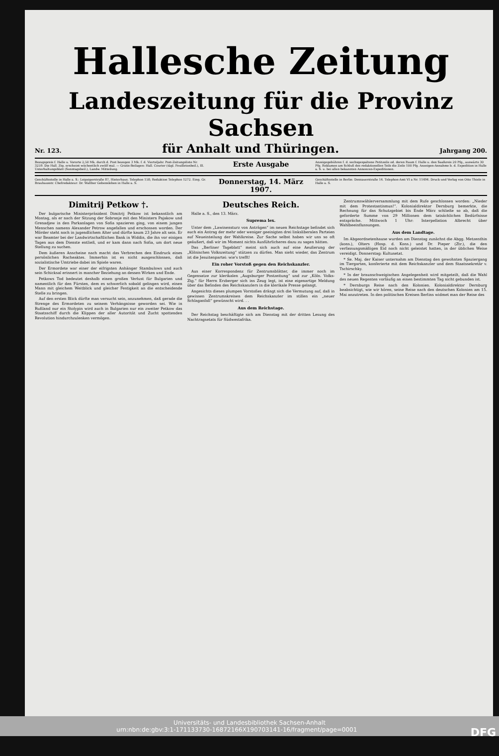Hallesche Zeitung
Landeszeitung für die Provinz Sachsen
Nr. 123. für Anhalt und Thüringen. Jahrgang 200.
Bezugspreis f. Halle u. Vororte 2,50 Mk. durch d. Post bezogen 3 Mk. f. d. Vierteljahr. Post-Zeitungsliste Nr. 3259. Die Hall. Ztg. erscheint wöchentlich zwölf mal. — Gratis-Beilagen: Hall. Courier (tägl. Feuilletonbeil.), Ill. Unterhaltungsblatt (Sonntagsbeil.), Landw. Mitteilung.
Erste Ausgabe
Anzeigegebühren f. d. sechsgespaltene Petitzeile od. deren Raum f. Halle u. den Saalkreis 20 Pfg., auswärts 30 Pfg. Reklamen am Schluß des redaktionellen Teils die Zeile 100 Pfg. Anzeigen-Annahme b. d. Expedition in Halle a. S. u. bei allen bekannten Annoncen-Expeditionen.
Geschäftsstelle in Halle a. S.: Leipzigerstraße 87, Hinterhaus. Telephon 158; Redaktion Telephon 1272. Eing. Gr. Brauhausstr. Chefredakteur: Dr. Walther Gebensleben in Halle a. S.
Donnerstag, 14. März 1907.
Geschäftsstelle in Berlin: Dessauerstraße 14. Telephon-Amt VI a Nr. 11494. Druck und Verlag von Otto Thiele in Halle a. S.
Dimitrij Petkow †.
Der bulgarische Ministerpräsident Dimitrij Petkow ist bekanntlich am Montag, als er nach der Sitzung der Sobranje mit den Ministern Pajakow und Grenadjew in den Parkanlagen von Sofia spazieren ging, von einem jungen Menschen namens Alexander Petrow angefallen und erschossen worden. Der Mörder steht noch in jugendlichem Alter und dürfte kaum 23 Jahre alt sein. Er war Beamter bei der Landwirtschaftlichen Bank in Widdin, die ihn vor einigen Tagen aus dem Dienste entließ, und er kam dann nach Sofia, um dort neue Stellung zu suchen.
Dem äußeren Anscheine nach macht das Verbrechen den Eindruck eines persönlichen Racheaktes. Immerhin ist es nicht ausgeschlossen, daß sozialistische Umtriebe dabei im Spiele waren.
Der Ermordete war einer der eifrigsten Anhänger Stambulows und auch sein Schicksal erinnert in mancher Beziehung an dessen Wirken und Ende.
Petkows Tod bedeutet deshalb einen großen Verlust für Bulgarien und namentlich für den Fürsten, dem es schwerlich sobald gelingen wird, einen Mann mit gleichem Weitblick und gleicher Festigkeit an die entscheidende Stelle zu bringen.
Auf den ersten Blick dürfte man versucht sein, anzunehmen, daß gerade die Strenge des Ermordeten zu seinem Verhängnisse geworden sei. Wie in Rußland nur ein Stolypin wird auch in Bulgarien nur ein zweiter Petkow das Staatsschiff durch die Klippen der aller Autorität und Zucht spottenden Revolution hindurchzulenken vermögen.
Deutsches Reich.
Halle a. S., den 13. März.
Suprema lex.
Unter dem „Lawinensturz von Anträgen“ im neuen Reichstage befindet sich auch ein Antrag der mehr oder weniger geeinigten drei linksliberalen Parteien auf Neueinteilung der Wahlkreise. Zur Sache selbst haben wir uns so oft geäußert, daß wir im Moment nichts Ausführlicheres dazu zu sagen hätten.
Das „Berliner Tageblatt“ meint sich auch auf eine Aeußerung der „Kölnischen Volkszeitung“ stützen zu dürfen. Man sieht wieder, das Zentrum ist die Jesuitenpartei: wie's trefft!
Ein roher Vorstoß gegen den Reichskanzler.
Aus einer Korrespondenz für Zentrumsblätter, die immer noch im Gegensatze zur klerikalen „Augsburger Postzeitung“ und zur „Köln. Volks-Ztg.“ für Herrn Erzberger sich ins Zeug legt, ist eine eigenartige Meldung über das Befinden des Reichskanzlers in die klerikale Presse gelangt.
Angesichts dieses plumpen Vorstoßes drängt sich die Vermutung auf, daß in gewissen Zentrumskreisen dem Reichskanzler im stillen ein „neuer Schlaganfall“ gewünscht wird. . .
Aus dem Reichstage.
Der Reichstag beschäftigte sich am Dienstag mit der dritten Lesung des Nachtragsetats für Südwestafrika.
Zentrumswählerversammlung mit dem Rufe geschlossen worden: „Nieder mit dem Protestantismus!“. Kolonialdirektor Dernburg bemerkte, die Rechnung für das Schutzgebiet bis Ende März schließe so ab, daß die geforderte Summe von 29 Millionen dem tatsächlichen Bedürfnisse entspräche. Mittwoch 1 Uhr: Interpellation Albrecht über Wahlbeeinflussungen.
Aus dem Landtage.
Im Abgeordnetenhause wurden am Dienstag zunächst die Abgg. Metzenthin (kons.), Olters (Hosp. d. Kons.) und Dr. Pieper (Ztr.), die den verfassungsmäßigen Eid noch nicht geleistet hatten, in der üblichen Weise vereidigt. Donnerstag: Kultusetat.
* Se. Maj. der Kaiser unternahm am Dienstag den gewohnten Spaziergang im Tiergarten, konferierte mit dem Reichskanzler und dem Staatssekretär v. Tschirschky.
* In der braunschweigischen Angelegenheit wird mitgeteilt, daß die Wahl des neuen Regenten vorläufig an einen bestimmten Tag nicht gebunden ist.
* Dernburgs Reise nach den Kolonien. Kolonialdirektor Dernburg beabsichtigt, wie wir hören, seine Reise nach den deutschen Kolonien am 15. Mai anzutreten. In den politischen Kreisen Berlins widmet man der Reise des
Universitäts- und Landesbibliothek Sachsen-Anhalt
urn:nbn:de:gbv:3:1-171133730-16872166X190703141-16/fragment/page=0001 DFG